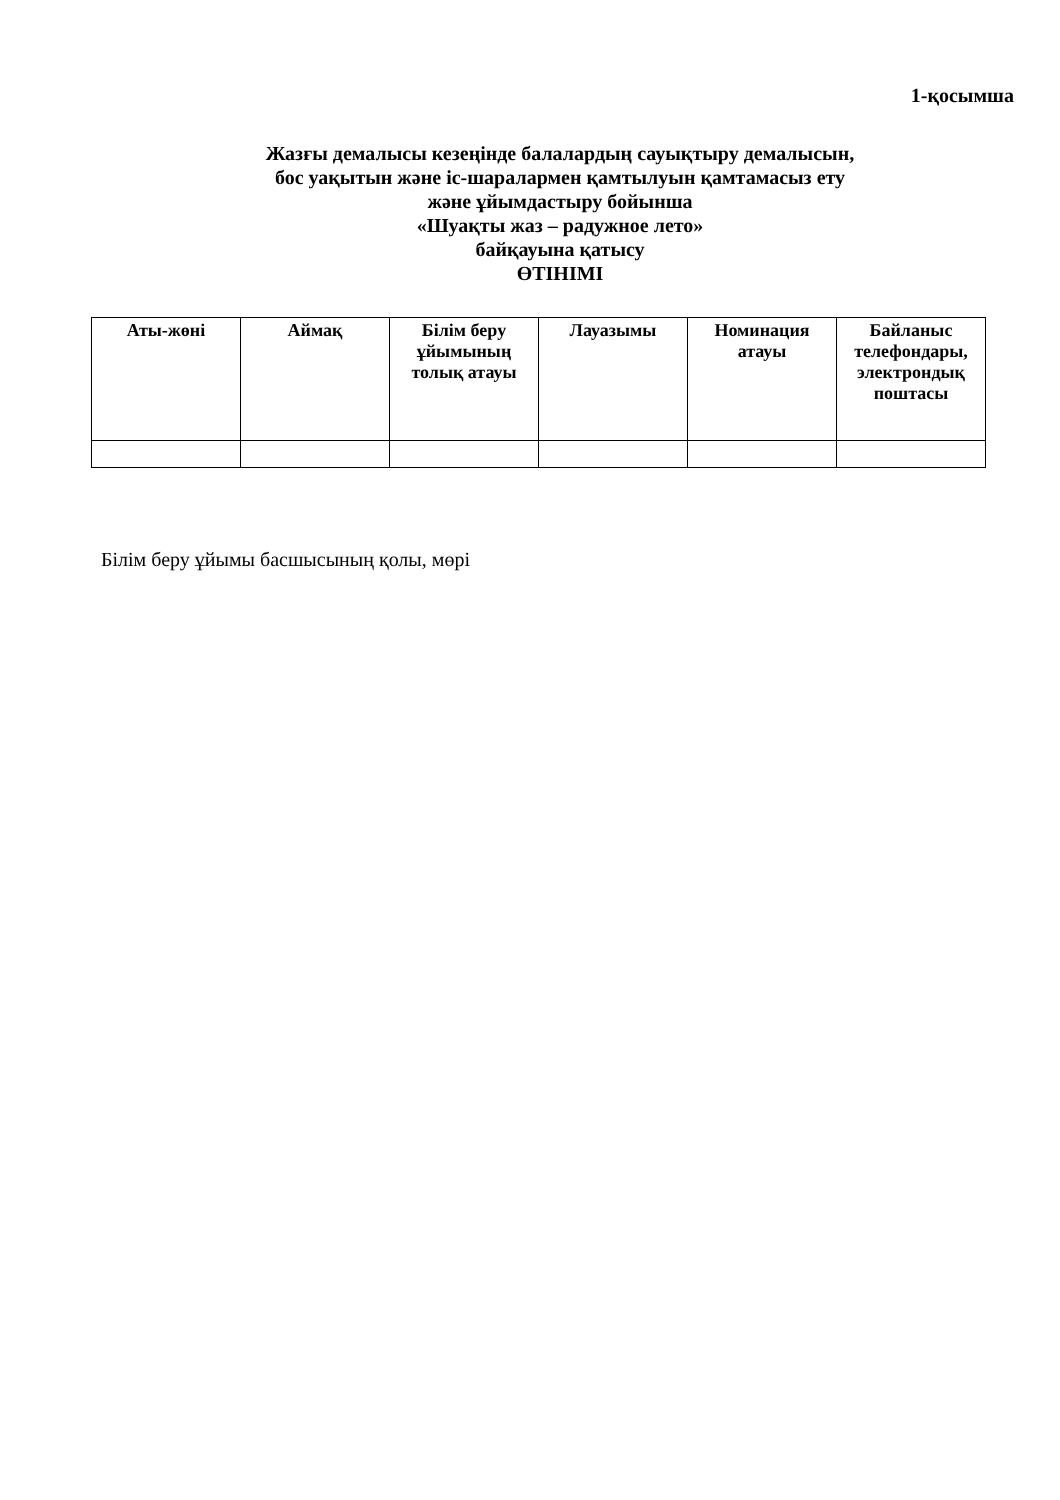1-қосымша
Жазғы демалысы кезеңінде балалардың сауықтыру демалысын,
бос уақытын және іс-шаралармен қамтылуын қамтамасыз ету
және ұйымдастыру бойынша
«Шуақты жаз – радужное лето»
байқауына қатысу
ӨТІНІМІ
| Аты-жөні | Аймақ | Білім беру ұйымының толық атауы | Лауазымы | Номинация атауы | Байланыс телефондары, электрондық поштасы |
| --- | --- | --- | --- | --- | --- |
Білім беру ұйымы басшысының қолы, мөрі